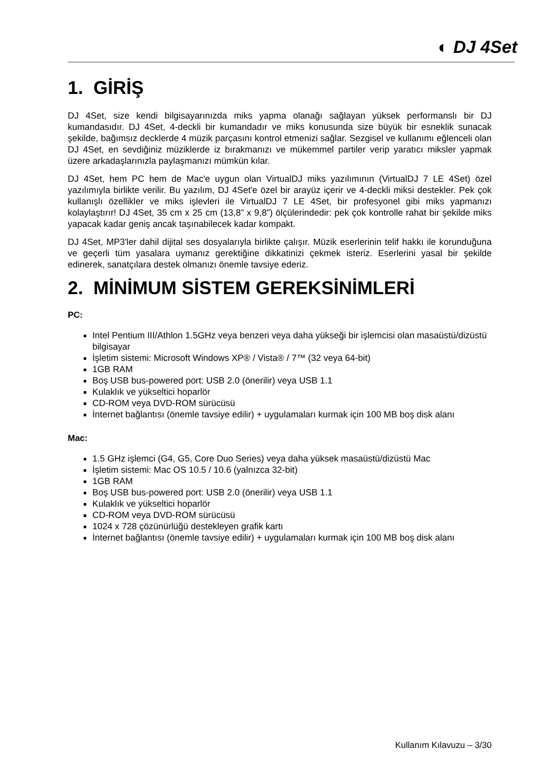◐ DJ 4Set
1. GİRİŞ
DJ 4Set, size kendi bilgisayarınızda miks yapma olanağı sağlayan yüksek performanslı bir DJ kumandasıdır. DJ 4Set, 4-deckli bir kumandadır ve miks konusunda size büyük bir esneklik sunacak şekilde, bağımsız decklerde 4 müzik parçasını kontrol etmenizi sağlar. Sezgisel ve kullanımı eğlenceli olan DJ 4Set, en sevdiğiniz müziklerde iz bırakmanızı ve mükemmel partiler verip yaratıcı miksler yapmak üzere arkadaşlarınızla paylaşmanızı mümkün kılar.
DJ 4Set, hem PC hem de Mac'e uygun olan VirtualDJ miks yazılımının (VirtualDJ 7 LE 4Set) özel yazılımıyla birlikte verilir. Bu yazılım, DJ 4Set'e özel bir arayüz içerir ve 4-deckli miksi destekler. Pek çok kullanışlı özellikler ve miks işlevleri ile VirtualDJ 7 LE 4Set, bir profesyonel gibi miks yapmanızı kolaylaştırır! DJ 4Set, 35 cm x 25 cm (13,8” x 9,8”) ölçülerindedir: pek çok kontrolle rahat bir şekilde miks yapacak kadar geniş ancak taşınabilecek kadar kompakt.
DJ 4Set, MP3'ler dahil dijital ses dosyalarıyla birlikte çalışır. Müzik eserlerinin telif hakkı ile korunduğuna ve geçerli tüm yasalara uymanız gerektiğine dikkatinizi çekmek isteriz. Eserlerini yasal bir şekilde edinerek, sanatçılara destek olmanızı önemle tavsiye ederiz.
2. MİNİMUM SİSTEM GEREKSİNİMLERİ
PC:
Intel Pentium III/Athlon 1.5GHz veya benzeri veya daha yükseği bir işlemcisi olan masaüstü/dizüstü bilgisayar
İşletim sistemi: Microsoft Windows XP® / Vista® / 7™ (32 veya 64-bit)
1GB RAM
Boş USB bus-powered port: USB 2.0 (önerilir) veya USB 1.1
Kulaklık ve yükseltici hoparlör
CD-ROM veya DVD-ROM sürücüsü
İnternet bağlantısı (önemle tavsiye edilir) + uygulamaları kurmak için 100 MB boş disk alanı
Mac:
1.5 GHz işlemci (G4, G5, Core Duo Series) veya daha yüksek masaüstü/dizüstü Mac
İşletim sistemi: Mac OS 10.5 / 10.6 (yalnızca 32-bit)
1GB RAM
Boş USB bus-powered port: USB 2.0 (önerilir) veya USB 1.1
Kulaklık ve yükseltici hoparlör
CD-ROM veya DVD-ROM sürücüsü
1024 x 728 çözünürlüğü destekleyen grafik kartı
İnternet bağlantısı (önemle tavsiye edilir) + uygulamaları kurmak için 100 MB boş disk alanı
Kullanım Kılavuzu – 3/30